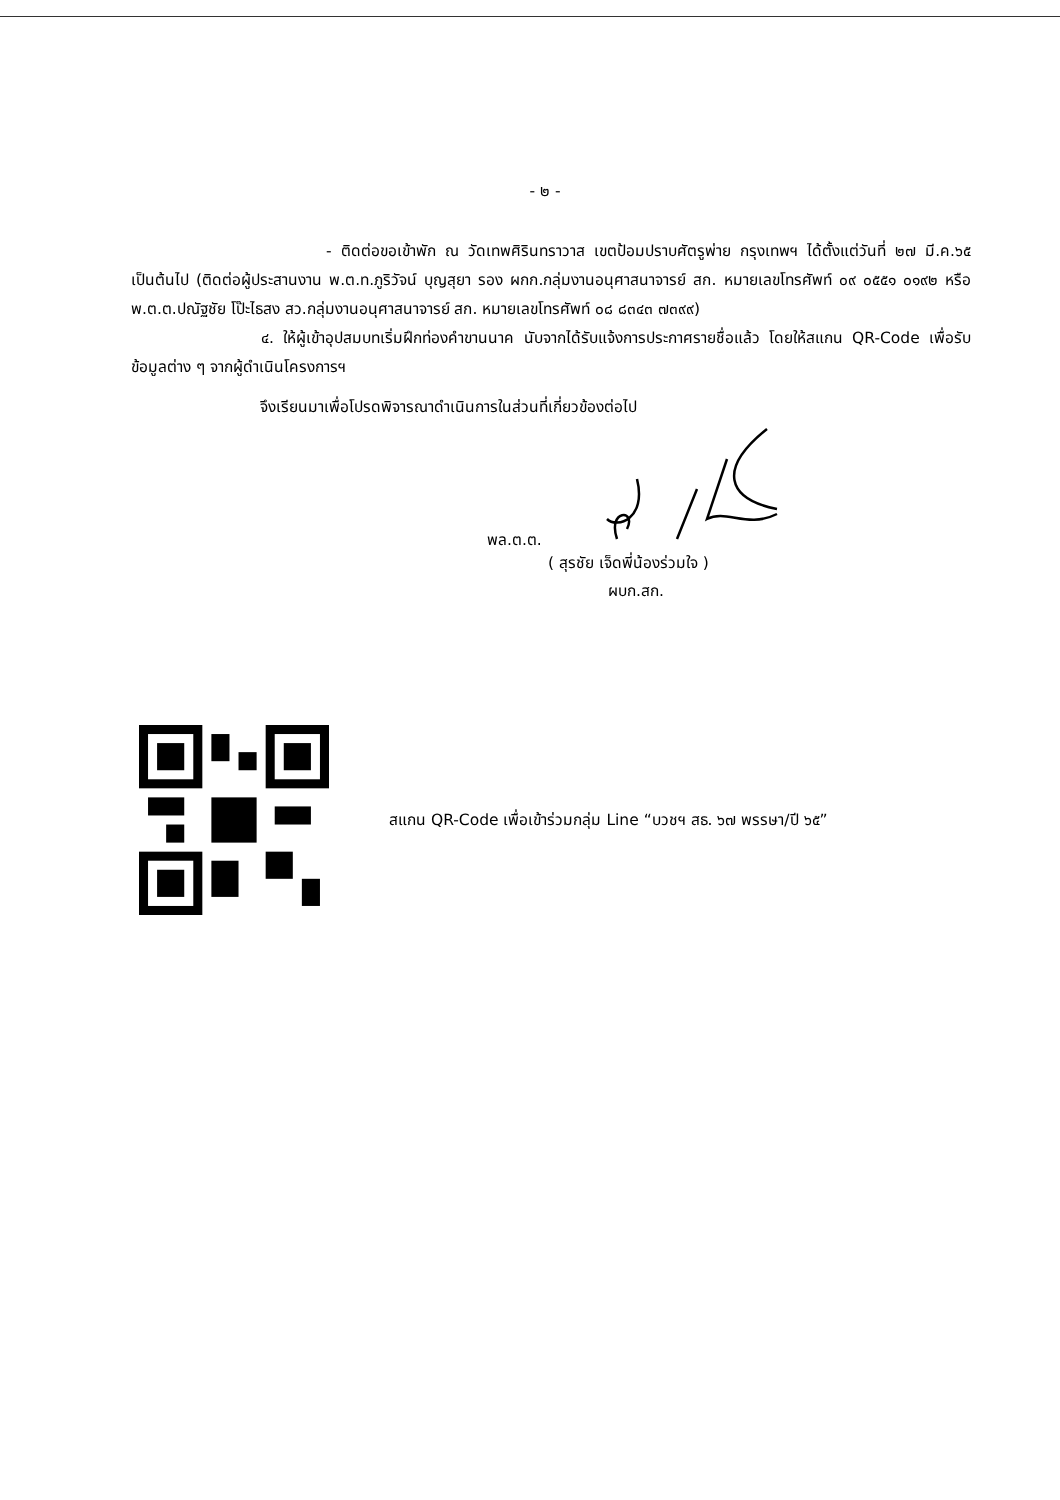- ๒ -
- ติดต่อขอเข้าพัก ณ วัดเทพศิรินทราวาส เขตป้อมปราบศัตรูพ่าย กรุงเทพฯ ได้ตั้งแต่วันที่ ๒๗ มี.ค.๖๕ เป็นต้นไป (ติดต่อผู้ประสานงาน พ.ต.ท.ภูริวัจน์ บุญสุยา รอง ผกก.กลุ่มงานอนุศาสนาจารย์ สก. หมายเลขโทรศัพท์ ๐๙ ๐๕๕๑ ๐๑๙๒ หรือ พ.ต.ต.ปณัฐชัย โป๊ะไธสง สว.กลุ่มงานอนุศาสนาจารย์ สก. หมายเลขโทรศัพท์ ๐๘ ๘๓๔๓ ๗๓๙๙)
๔. ให้ผู้เข้าอุปสมบทเริ่มฝึกท่องคำขานนาค นับจากได้รับแจ้งการประกาศรายชื่อแล้ว โดยให้สแกน QR-Code เพื่อรับข้อมูลต่าง ๆ จากผู้ดำเนินโครงการฯ
จึงเรียนมาเพื่อโปรดพิจารณาดำเนินการในส่วนที่เกี่ยวข้องต่อไป
พล.ต.ต.
( สุรชัย เจ็ดพี่น้องร่วมใจ )
ผบก.สก.
สแกน QR-Code เพื่อเข้าร่วมกลุ่ม Line “บวชฯ สธ. ๖๗ พรรษา/ปี ๖๕”